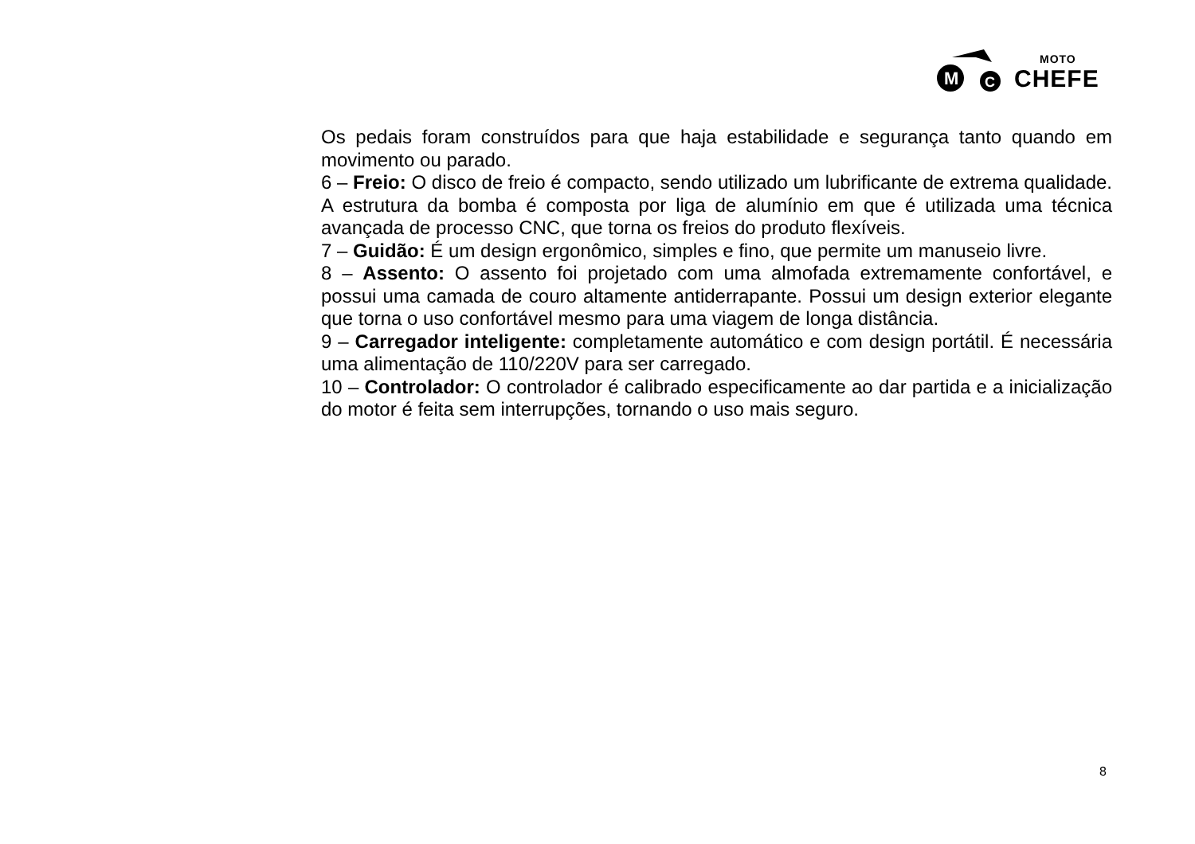M
C
MOTO
CHEFE
Os pedais foram construídos para que haja estabilidade e segurança tanto quando em movimento ou parado.
6 – Freio: O disco de freio é compacto, sendo utilizado um lubrificante de extrema qualidade. A estrutura da bomba é composta por liga de alumínio em que é utilizada uma técnica avançada de processo CNC, que torna os freios do produto flexíveis.
7 – Guidão: É um design ergonômico, simples e fino, que permite um manuseio livre.
8 – Assento: O assento foi projetado com uma almofada extremamente confortável, e possui uma camada de couro altamente antiderrapante. Possui um design exterior elegante que torna o uso confortável mesmo para uma viagem de longa distância.
9 – Carregador inteligente: completamente automático e com design portátil. É necessária uma alimentação de 110/220V para ser carregado.
10 – Controlador: O controlador é calibrado especificamente ao dar partida e a inicialização do motor é feita sem interrupções, tornando o uso mais seguro.
8